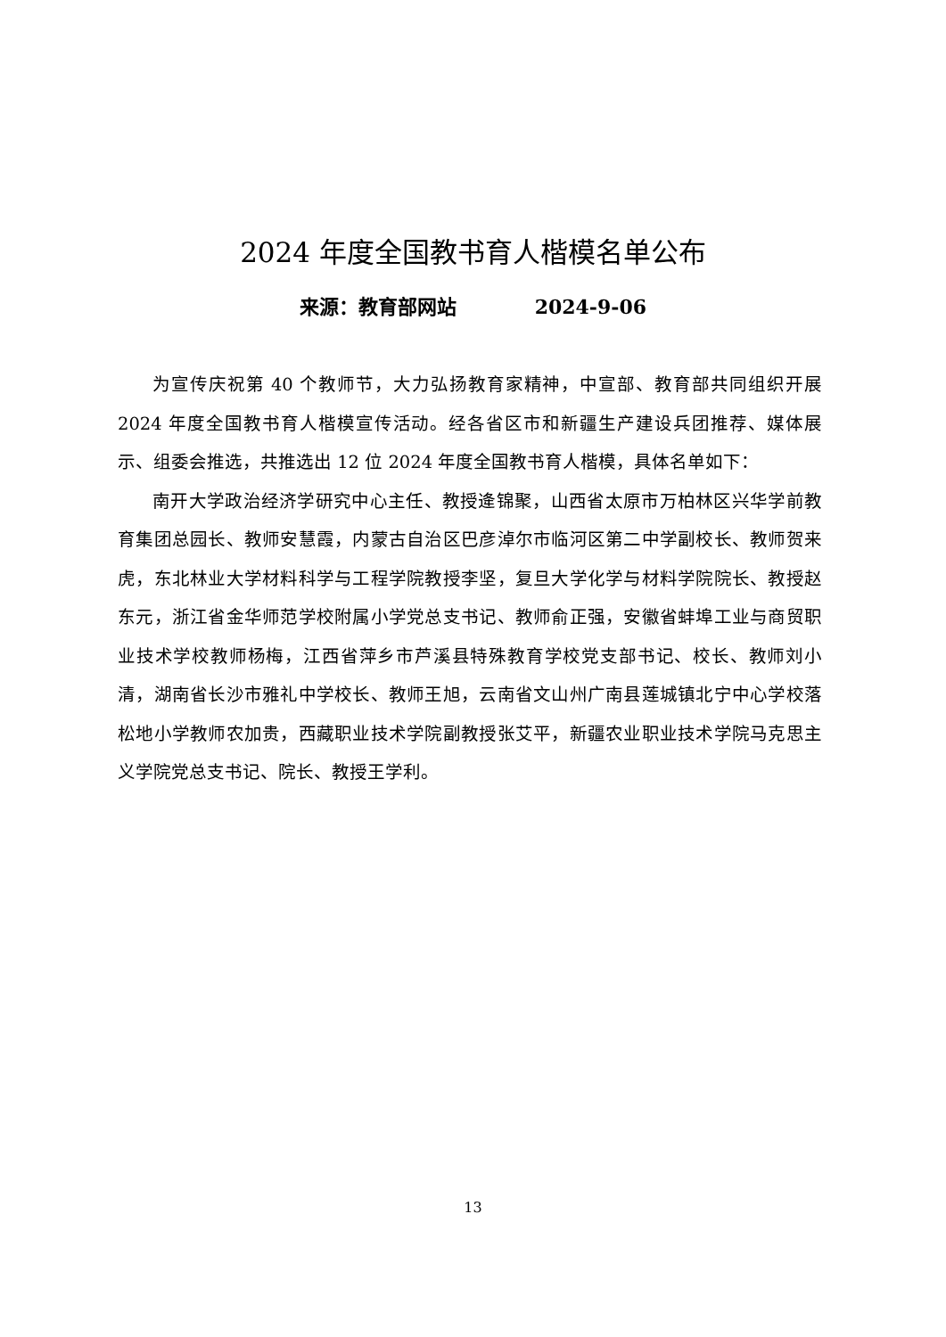2024 年度全国教书育人楷模名单公布
来源：教育部网站 2024-9-06
为宣传庆祝第 40 个教师节，大力弘扬教育家精神，中宣部、教育部共同组织开展 2024 年度全国教书育人楷模宣传活动。经各省区市和新疆生产建设兵团推荐、媒体展示、组委会推选，共推选出 12 位 2024 年度全国教书育人楷模，具体名单如下：
南开大学政治经济学研究中心主任、教授逄锦聚，山西省太原市万柏林区兴华学前教育集团总园长、教师安慧霞，内蒙古自治区巴彦淖尔市临河区第二中学副校长、教师贺来虎，东北林业大学材料科学与工程学院教授李坚，复旦大学化学与材料学院院长、教授赵东元，浙江省金华师范学校附属小学党总支书记、教师俞正强，安徽省蚌埠工业与商贸职业技术学校教师杨梅，江西省萍乡市芦溪县特殊教育学校党支部书记、校长、教师刘小清，湖南省长沙市雅礼中学校长、教师王旭，云南省文山州广南县莲城镇北宁中心学校落松地小学教师农加贵，西藏职业技术学院副教授张艾平，新疆农业职业技术学院马克思主义学院党总支书记、院长、教授王学利。
13